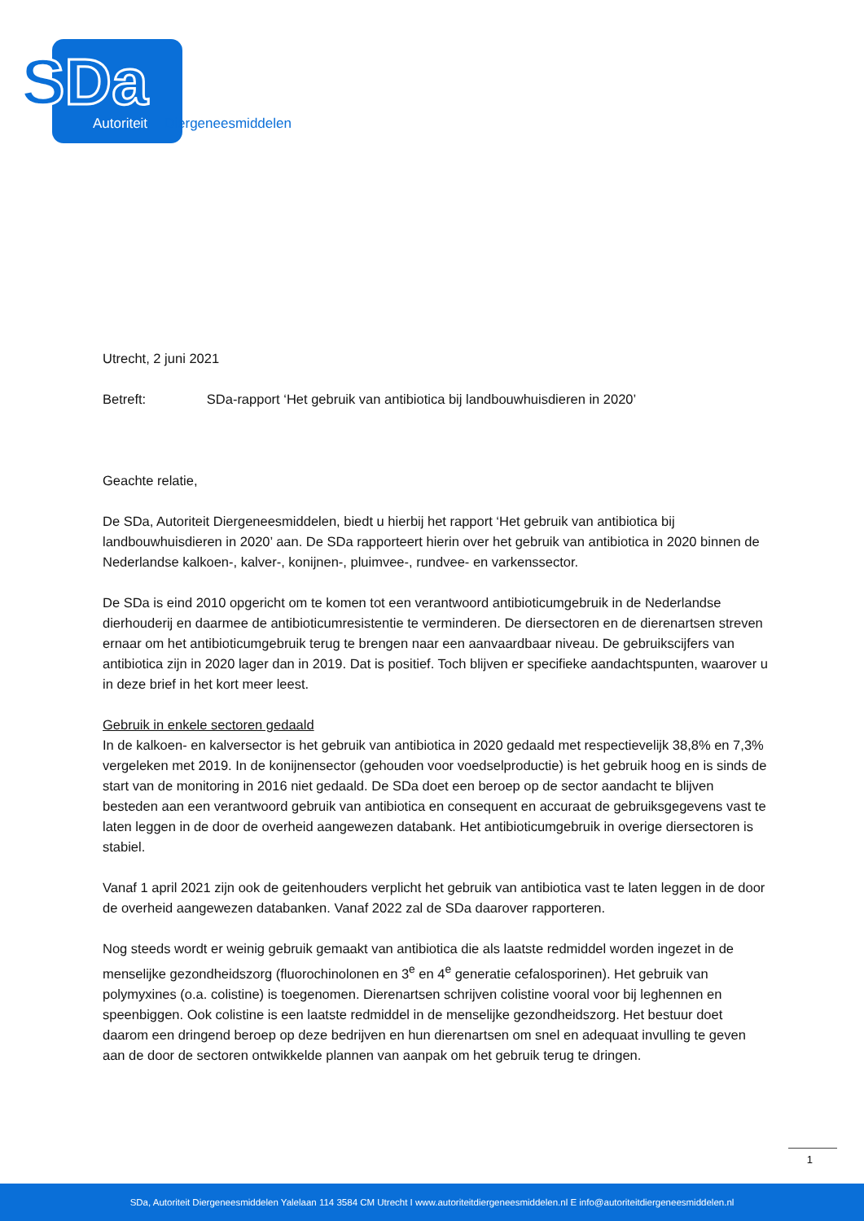SDa
Autoriteit
Diergeneesmiddelen
Utrecht, 2 juni 2021
Betreft: SDa-rapport ‘Het gebruik van antibiotica bij landbouwhuisdieren in 2020’
Geachte relatie,
De SDa, Autoriteit Diergeneesmiddelen, biedt u hierbij het rapport ‘Het gebruik van antibiotica bij landbouwhuisdieren in 2020’ aan. De SDa rapporteert hierin over het gebruik van antibiotica in 2020 binnen de Nederlandse kalkoen-, kalver-, konijnen-, pluimvee-, rundvee- en varkenssector.
De SDa is eind 2010 opgericht om te komen tot een verantwoord antibioticumgebruik in de Nederlandse dierhouderij en daarmee de antibioticumresistentie te verminderen. De diersectoren en de dierenartsen streven ernaar om het antibioticumgebruik terug te brengen naar een aanvaardbaar niveau. De gebruikscijfers van antibiotica zijn in 2020 lager dan in 2019. Dat is positief. Toch blijven er specifieke aandachtspunten, waarover u in deze brief in het kort meer leest.
Gebruik in enkele sectoren gedaald
In de kalkoen- en kalversector is het gebruik van antibiotica in 2020 gedaald met respectievelijk 38,8% en 7,3% vergeleken met 2019. In de konijnensector (gehouden voor voedselproductie) is het gebruik hoog en is sinds de start van de monitoring in 2016 niet gedaald. De SDa doet een beroep op de sector aandacht te blijven besteden aan een verantwoord gebruik van antibiotica en consequent en accuraat de gebruiksgegevens vast te laten leggen in de door de overheid aangewezen databank. Het antibioticumgebruik in overige diersectoren is stabiel.
Vanaf 1 april 2021 zijn ook de geitenhouders verplicht het gebruik van antibiotica vast te laten leggen in de door de overheid aangewezen databanken. Vanaf 2022 zal de SDa daarover rapporteren.
Nog steeds wordt er weinig gebruik gemaakt van antibiotica die als laatste redmiddel worden ingezet in de menselijke gezondheidszorg (fluorochinolonen en 3<sup>e</sup> en 4<sup>e</sup> generatie cefalosporinen). Het gebruik van polymyxines (o.a. colistine) is toegenomen. Dierenartsen schrijven colistine vooral voor bij leghennen en speenbiggen. Ook colistine is een laatste redmiddel in de menselijke gezondheidszorg. Het bestuur doet daarom een dringend beroep op deze bedrijven en hun dierenartsen om snel en adequaat invulling te geven aan de door de sectoren ontwikkelde plannen van aanpak om het gebruik terug te dringen.
1
SDa, Autoriteit Diergeneesmiddelen Yalelaan 114 3584 CM Utrecht I www.autoriteitdiergeneesmiddelen.nl E info@autoriteitdiergeneesmiddelen.nl